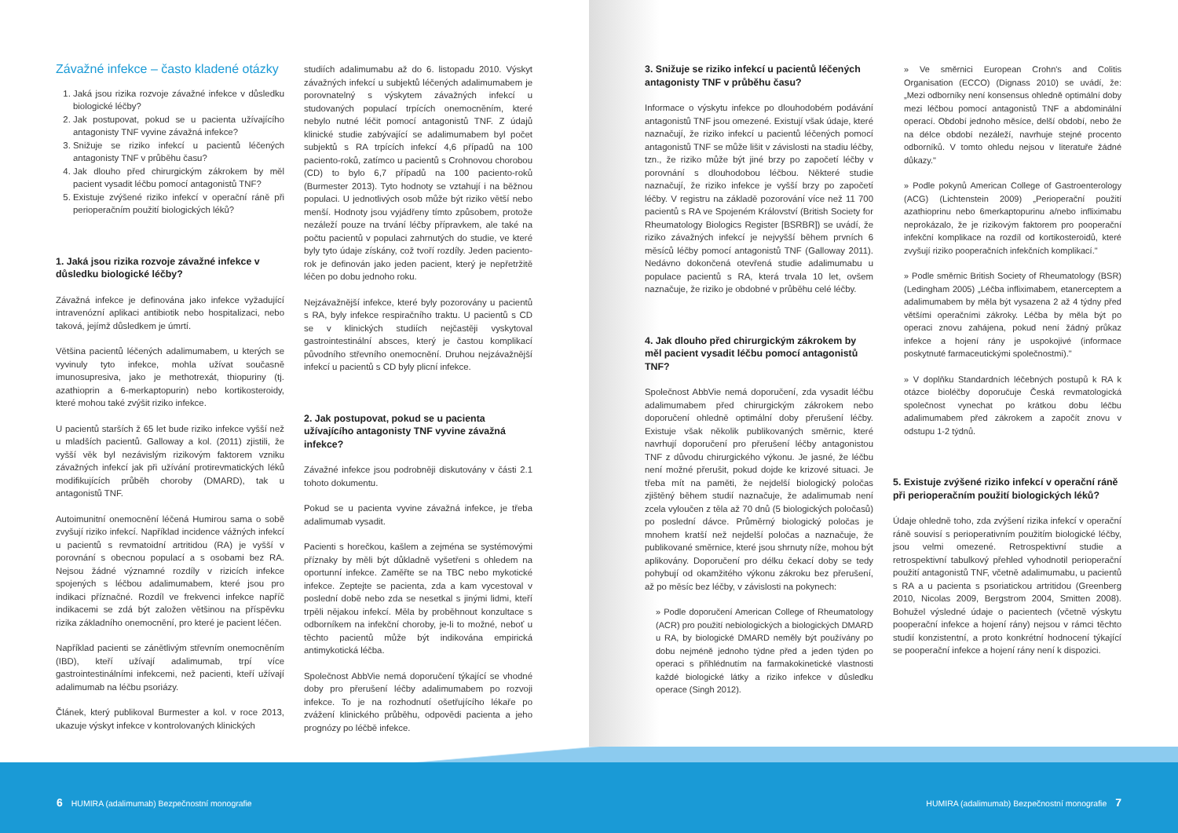Závažné infekce – často kladené otázky
1. Jaká jsou rizika rozvoje závažné infekce v důsledku biologické léčby?
2. Jak postupovat, pokud se u pacienta užívajícího antagonisty TNF vyvine závažná infekce?
3. Snižuje se riziko infekcí u pacientů léčených antagonisty TNF v průběhu času?
4. Jak dlouho před chirurgickým zákrokem by měl pacient vysadit léčbu pomocí antagonistů TNF?
5. Existuje zvýšené riziko infekcí v operační ráně při perioperačním použití biologických léků?
1. Jaká jsou rizika rozvoje závažné infekce v důsledku biologické léčby?
Závažná infekce je definována jako infekce vyžadující intravenózní aplikaci antibiotik nebo hospitalizaci, nebo taková, jejímž důsledkem je úmrtí.
Většina pacientů léčených adalimumabem, u kterých se vyvinuly tyto infekce, mohla užívat současně imunosupresiva, jako je methotrexát, thiopuriny (tj. azathioprin a 6-merkaptopurin) nebo kortikosteroidy, které mohou také zvýšit riziko infekce.
U pacientů starších ž 65 let bude riziko infekce vyšší než u mladších pacientů. Galloway a kol. (2011) zjistili, že vyšší věk byl nezávislým rizikovým faktorem vzniku závažných infekcí jak při užívání protirevmatických léků modifikujících průběh choroby (DMARD), tak u antagonistů TNF.
Autoimunitní onemocnění léčená Humirou sama o sobě zvyšují riziko infekcí. Například incidence vážných infekcí u pacientů s revmatoidní artritidou (RA) je vyšší v porovnání s obecnou populací a s osobami bez RA. Nejsou žádné významné rozdíly v rizicích infekce spojených s léčbou adalimumabem, které jsou pro indikaci příznačné. Rozdíl ve frekvenci infekce napříč indikacemi se zdá být založen většinou na příspěvku rizika základního onemocnění, pro které je pacient léčen.
Například pacienti se zánětlivým střevním onemocněním (IBD), kteří užívají adalimumab, trpí více gastrointestinálními infekcemi, než pacienti, kteří užívají adalimumab na léčbu psoriázy.
Článek, který publikoval Burmester a kol. v roce 2013, ukazuje výskyt infekce v kontrolovaných klinických
studiích adalimumabu až do 6. listopadu 2010. Výskyt závažných infekcí u subjektů léčených adalimumabem je porovnatelný s výskytem závažných infekcí u studovaných populací trpících onemocněním, které nebylo nutné léčit pomocí antagonistů TNF. Z údajů klinické studie zabývající se adalimumabem byl počet subjektů s RA trpících infekcí 4,6 případů na 100 paciento-roků, zatímco u pacientů s Crohnovou chorobou (CD) to bylo 6,7 případů na 100 paciento-roků (Burmester 2013). Tyto hodnoty se vztahují i na běžnou populaci. U jednotlivých osob může být riziko větší nebo menší. Hodnoty jsou vyjádřeny tímto způsobem, protože nezáleží pouze na trvání léčby přípravkem, ale také na počtu pacientů v populaci zahrnutých do studie, ve které byly tyto údaje získány, což tvoří rozdíly. Jeden paciento-rok je definován jako jeden pacient, který je nepřetržitě léčen po dobu jednoho roku.
Nejzávažnější infekce, které byly pozorovány u pacientů s RA, byly infekce respiračního traktu. U pacientů s CD se v klinických studiích nejčastěji vyskytoval gastrointestinální absces, který je častou komplikací původního střevního onemocnění. Druhou nejzávažnější infekcí u pacientů s CD byly plicní infekce.
2. Jak postupovat, pokud se u pacienta užívajícího antagonisty TNF vyvine závažná infekce?
Závažné infekce jsou podrobněji diskutovány v části 2.1 tohoto dokumentu.
Pokud se u pacienta vyvine závažná infekce, je třeba adalimumab vysadit.
Pacienti s horečkou, kašlem a zejména se systémovými příznaky by měli být důkladně vyšetřeni s ohledem na oportunní infekce. Zaměřte se na TBC nebo mykotické infekce. Zeptejte se pacienta, zda a kam vycestoval v poslední době nebo zda se nesetkal s jinými lidmi, kteří trpěli nějakou infekcí. Měla by proběhnout konzultace s odborníkem na infekční choroby, je-li to možné, neboť u těchto pacientů může být indikována empirická antimykotická léčba.
Společnost AbbVie nemá doporučení týkající se vhodné doby pro přerušení léčby adalimumabem po rozvoji infekce. To je na rozhodnutí ošetřujícího lékaře po zvážení klinického průběhu, odpovědi pacienta a jeho prognózy po léčbě infekce.
3. Snižuje se riziko infekcí u pacientů léčených antagonisty TNF v průběhu času?
Informace o výskytu infekce po dlouhodobém podávání antagonistů TNF jsou omezené. Existují však údaje, které naznačují, že riziko infekcí u pacientů léčených pomocí antagonistů TNF se může lišit v závislosti na stadiu léčby, tzn., že riziko může být jiné brzy po započetí léčby v porovnání s dlouhodobou léčbou. Některé studie naznačují, že riziko infekce je vyšší brzy po započetí léčby. V registru na základě pozorování více než 11 700 pacientů s RA ve Spojeném Království (British Society for Rheumatology Biologics Register [BSRBR]) se uvádí, že riziko závažných infekcí je nejvyšší během prvních 6 měsíců léčby pomocí antagonistů TNF (Galloway 2011). Nedávno dokončená otevřená studie adalimumabu u populace pacientů s RA, která trvala 10 let, ovšem naznačuje, že riziko je obdobné v průběhu celé léčby.
4. Jak dlouho před chirurgickým zákrokem by měl pacient vysadit léčbu pomocí antagonistů TNF?
Společnost AbbVie nemá doporučení, zda vysadit léčbu adalimumabem před chirurgickým zákrokem nebo doporučení ohledně optimální doby přerušení léčby. Existuje však několik publikovaných směrnic, které navrhují doporučení pro přerušení léčby antagonistou TNF z důvodu chirurgického výkonu. Je jasné, že léčbu není možné přerušit, pokud dojde ke krizové situaci. Je třeba mít na paměti, že nejdelší biologický poločas zjištěný během studií naznačuje, že adalimumab není zcela vyloučen z těla až 70 dnů (5 biologických poločasů) po poslední dávce. Průměrný biologický poločas je mnohem kratší než nejdelší poločas a naznačuje, že publikované směrnice, které jsou shrnuty níže, mohou být aplikovány. Doporučení pro délku čekací doby se tedy pohybují od okamžitého výkonu zákroku bez přerušení, až po měsíc bez léčby, v závislosti na pokynech:
» Podle doporučení American College of Rheumatology (ACR) pro použití nebiologických a biologických DMARD u RA, by biologické DMARD neměly být používány po dobu nejméně jednoho týdne před a jeden týden po operaci s přihlédnutím na farmakokinetické vlastnosti každé biologické látky a riziko infekce v důsledku operace (Singh 2012).
» Ve směrnici European Crohn's and Colitis Organisation (ECCO) (Dignass 2010) se uvádí, že: „Mezi odborníky není konsensus ohledně optimální doby mezi léčbou pomocí antagonistů TNF a abdominální operací. Období jednoho měsíce, delší období, nebo že na délce období nezáleží, navrhuje stejné procento odborníků. V tomto ohledu nejsou v literatuře žádné důkazy."
» Podle pokynů American College of Gastroenterology (ACG) (Lichtenstein 2009) „Perioperační použití azathioprinu nebo 6merkaptopurinu a/nebo infliximabu neprokázalo, že je rizikovým faktorem pro pooperační infekční komplikace na rozdíl od kortikosteroidů, které zvyšují riziko pooperačních infekčních komplikací."
» Podle směrnic British Society of Rheumatology (BSR) (Ledingham 2005) „Léčba infliximabem, etanerceptem a adalimumabem by měla být vysazena 2 až 4 týdny před většími operačními zákroky. Léčba by měla být po operaci znovu zahájena, pokud není žádný průkaz infekce a hojení rány je uspokojivé (informace poskytnuté farmaceutickými společnostmi)."
» V doplňku Standardních léčebných postupů k RA k otázce bioléčby doporučuje Česká revmatologická společnost vynechat po krátkou dobu léčbu adalimumabem před zákrokem a započít znovu v odstupu 1-2 týdnů.
5. Existuje zvýšené riziko infekcí v operační ráně při perioperačním použití biologických léků?
Údaje ohledně toho, zda zvýšení rizika infekcí v operační ráně souvisí s perioperativním použitím biologické léčby, jsou velmi omezené. Retrospektivní studie a retrospektivní tabulkový přehled vyhodnotil perioperační použití antagonistů TNF, včetně adalimumabu, u pacientů s RA a u pacienta s psoriatickou artritidou (Greenberg 2010, Nicolas 2009, Bergstrom 2004, Smitten 2008). Bohužel výsledné údaje o pacientech (včetně výskytu pooperační infekce a hojení rány) nejsou v rámci těchto studií konzistentní, a proto konkrétní hodnocení týkající se pooperační infekce a hojení rány není k dispozici.
6 HUMIRA (adalimumab) Bezpečnostní monografie
HUMIRA (adalimumab) Bezpečnostní monografie 7